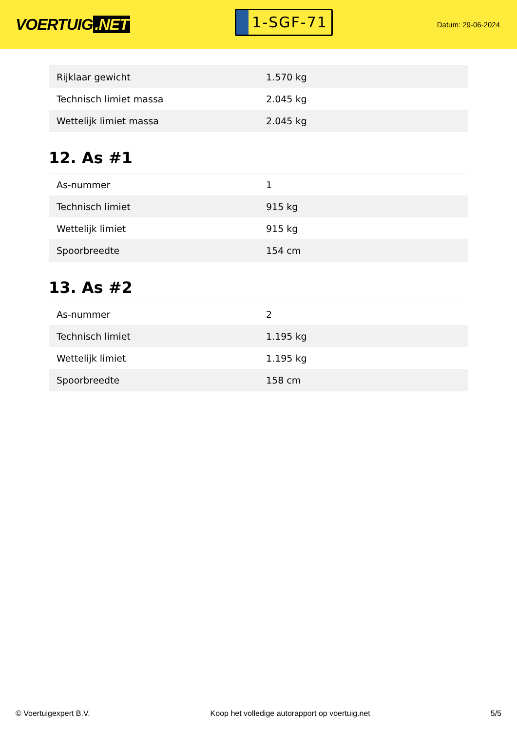VOERTUIG.NET
1-SGF-71
Datum: 29-06-2024
| Rijklaar gewicht | 1.570 kg |
| Technisch limiet massa | 2.045 kg |
| Wettelijk limiet massa | 2.045 kg |
12. As #1
| As-nummer | 1 |
| Technisch limiet | 915 kg |
| Wettelijk limiet | 915 kg |
| Spoorbreedte | 154 cm |
13. As #2
| As-nummer | 2 |
| Technisch limiet | 1.195 kg |
| Wettelijk limiet | 1.195 kg |
| Spoorbreedte | 158 cm |
© Voertuigexpert B.V. Koop het volledige autorapport op voertuig.net 5/5